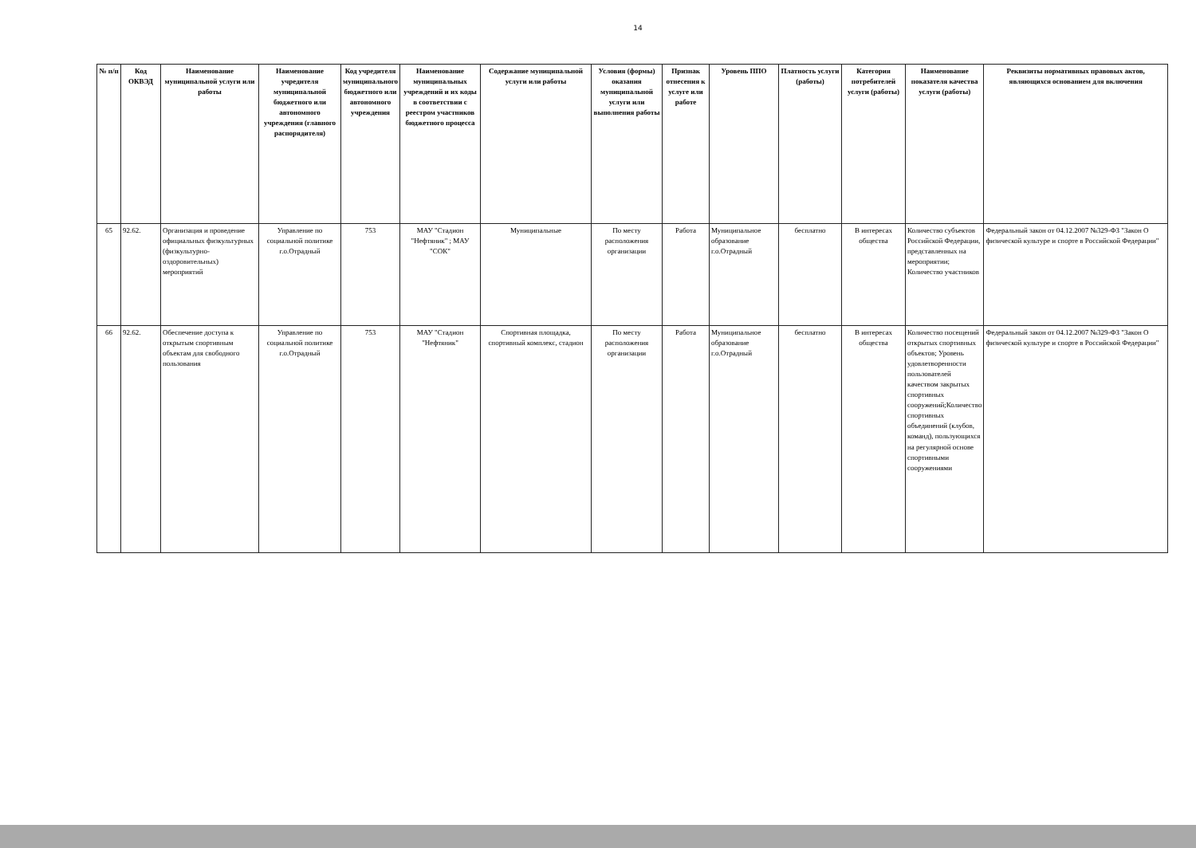14
| № п/п | Код ОКВЭД | Наименование муниципальной услуги или работы | Наименование учредителя муниципальной бюджетного или автономного учреждения (главного распорядителя) | Код учредителя муниципального бюджетного или автономного учреждения | Наименование муниципальных учреждений и их коды в соответствии с реестром участников бюджетного процесса | Содержание муниципальной услуги или работы | Условия (формы) оказания муниципальной услуги или выполнения работы | Признак отнесения к услуге или работе | Уровень ППО | Платность услуги (работы) | Категория потребителей услуги (работы) | Наименование показателя качества услуги (работы) | Реквизиты нормативных правовых актов, являющихся основанием для включения |
| --- | --- | --- | --- | --- | --- | --- | --- | --- | --- | --- | --- | --- | --- |
| 65 | 92.62. | Организация и проведение официальных физкультурных (физкультурно-оздоровительных) мероприятий | Управление по социальной политике г.о.Отрадный | 753 | МАУ "Стадион "Нефтяник" ; МАУ "СОК" | Муниципальные | По месту расположения организации | Работа | Муниципальное образование г.о.Отрадный | бесплатно | В интересах общества | Количество субъектов Российской Федерации, представленных на мероприятии; Количество участников | Федеральный закон от 04.12.2007 №329-ФЗ "Закон О физической культуре и спорте в Российской Федерации" |
| 66 | 92.62. | Обеспечение доступа к открытым спортивным объектам для свободного пользования | Управление по социальной политике г.о.Отрадный | 753 | МАУ "Стадион "Нефтяник" | Спортивная площадка, спортивный комплекс, стадион | По месту расположения организации | Работа | Муниципальное образование г.о.Отрадный | бесплатно | В интересах общества | Количество посещений открытых спортивных объектов; Уровень удовлетворенности пользователей качеством закрытых спортивных сооружений;Количество спортивных объединений (клубов, команд), пользующихся на регулярной основе спортивными сооружениями | Федеральный закон от 04.12.2007 №329-ФЗ "Закон О физической культуре и спорте в Российской Федерации" |